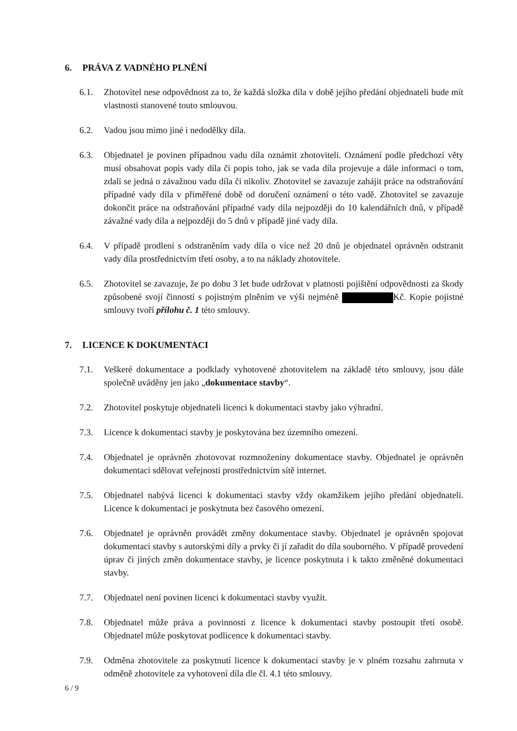6. PRÁVA Z VADNÉHO PLNĚNÍ
6.1. Zhotovitel nese odpovědnost za to, že každá složka díla v době jejího předání objednateli bude mít vlastnosti stanovené touto smlouvou.
6.2. Vadou jsou mimo jiné i nedodělky díla.
6.3. Objednatel je povinen případnou vadu díla oznámit zhotoviteli. Oznámení podle předchozí věty musí obsahovat popis vady díla či popis toho, jak se vada díla projevuje a dále informaci o tom, zdali se jedná o závažnou vadu díla či nikoliv. Zhotovitel se zavazuje zahájit práce na odstraňování případné vady díla v přiměřené době od doručení oznámení o této vadě. Zhotovitel se zavazuje dokončit práce na odstraňování případné vady díla nejpozději do 10 kalendářních dnů, v případě závažné vady díla a nejpozději do 5 dnů v případě jiné vady díla.
6.4. V případě prodlení s odstraněním vady díla o více než 20 dnů je objednatel oprávněn odstranit vady díla prostřednictvím třetí osoby, a to na náklady zhotovitele.
6.5. Zhotovitel se zavazuje, že po dobu 3 let bude udržovat v platnosti pojištění odpovědnosti za škody způsobené svojí činností s pojistným plněním ve výši nejméně Kč. Kopie pojistné smlouvy tvoří přílohu č. 1 této smlouvy.
7. LICENCE K DOKUMENTACI
7.1. Veškeré dokumentace a podklady vyhotovené zhotovitelem na základě této smlouvy, jsou dále společně uváděny jen jako „dokumentace stavby“.
7.2. Zhotovitel poskytuje objednateli licenci k dokumentaci stavby jako výhradní.
7.3. Licence k dokumentaci stavby je poskytována bez územního omezení.
7.4. Objednatel je oprávněn zhotovovat rozmnoženiny dokumentace stavby. Objednatel je oprávněn dokumentaci sdělovat veřejnosti prostřednictvím sítě internet.
7.5. Objednatel nabývá licenci k dokumentaci stavby vždy okamžikem jejího předání objednateli. Licence k dokumentaci je poskytnuta bez časového omezení.
7.6. Objednatel je oprávněn provádět změny dokumentace stavby. Objednatel je oprávněn spojovat dokumentaci stavby s autorskými díly a prvky či jí zařadit do díla souborného. V případě provedení úprav či jiných změn dokumentace stavby, je licence poskytnuta i k takto změněné dokumentaci stavby.
7.7. Objednatel není povinen licenci k dokumentaci stavby využít.
7.8. Objednatel může práva a povinnosti z licence k dokumentaci stavby postoupit třetí osobě. Objednatel může poskytovat podlicence k dokumentaci stavby.
7.9. Odměna zhotovitele za poskytnutí licence k dokumentaci stavby je v plném rozsahu zahrnuta v odměně zhotovitele za vyhotovení díla dle čl. 4.1 této smlouvy.
6 / 9